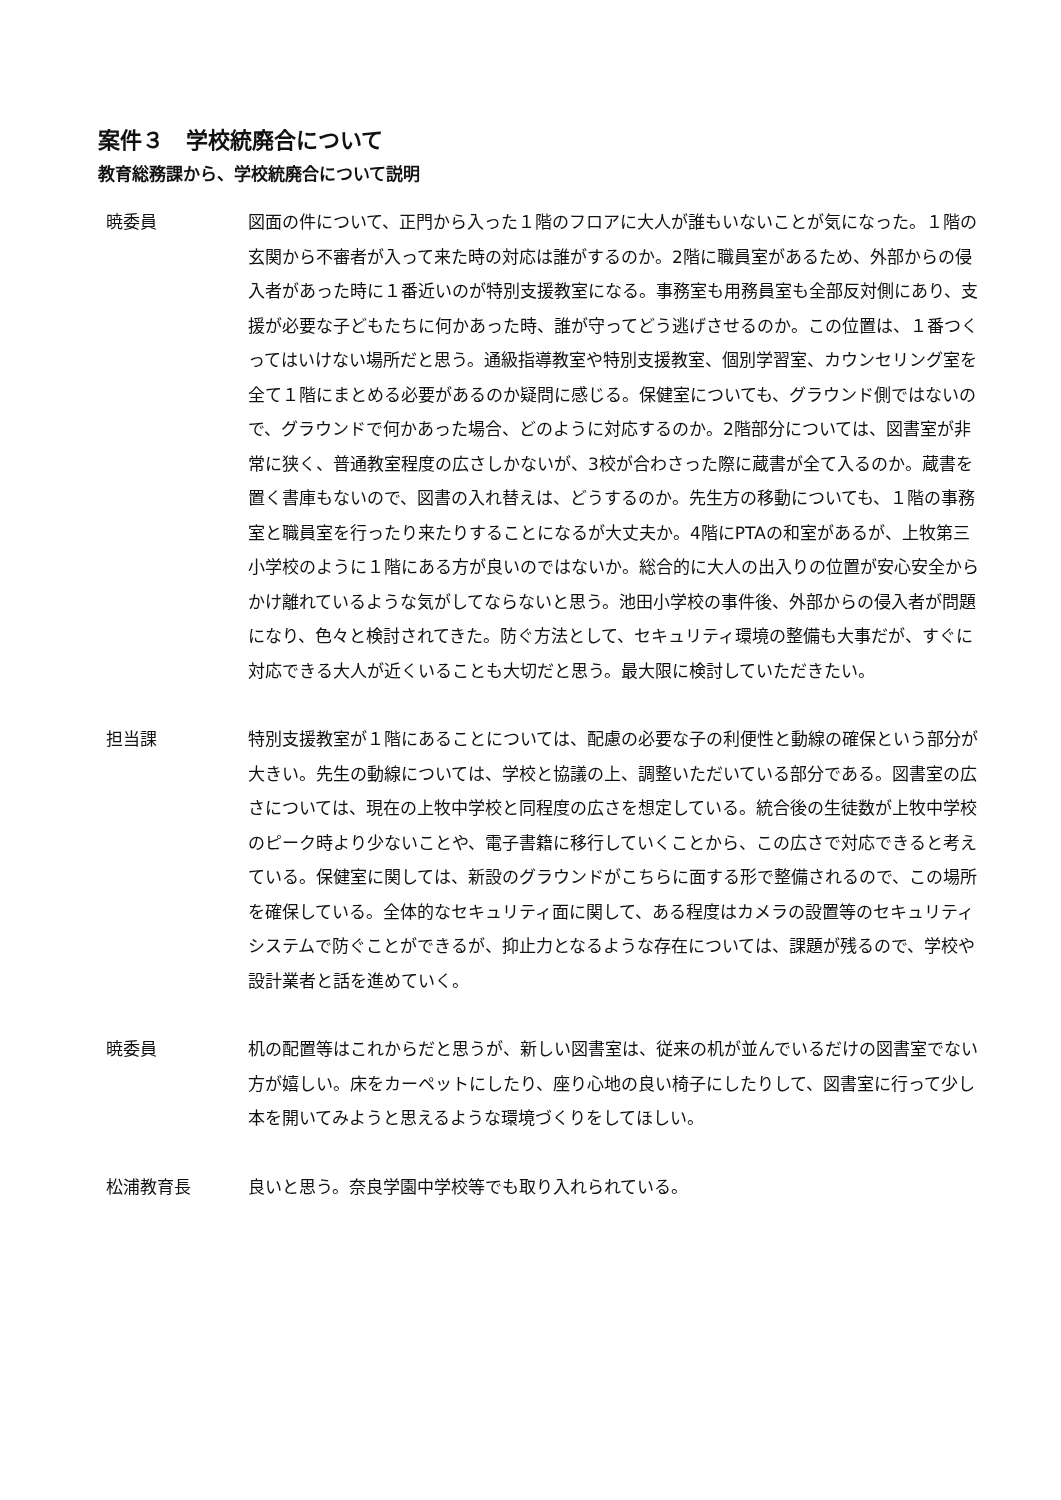案件３　学校統廃合について
教育総務課から、学校統廃合について説明
暁委員 図面の件について、正門から入った１階のフロアに大人が誰もいないことが気になった。１階の玄関から不審者が入って来た時の対応は誰がするのか。2階に職員室があるため、外部からの侵入者があった時に１番近いのが特別支援教室になる。事務室も用務員室も全部反対側にあり、支援が必要な子どもたちに何かあった時、誰が守ってどう逃げさせるのか。この位置は、１番つくってはいけない場所だと思う。通級指導教室や特別支援教室、個別学習室、カウンセリング室を全て１階にまとめる必要があるのか疑問に感じる。保健室についても、グラウンド側ではないので、グラウンドで何かあった場合、どのように対応するのか。2階部分については、図書室が非常に狭く、普通教室程度の広さしかないが、3校が合わさった際に蔵書が全て入るのか。蔵書を置く書庫もないので、図書の入れ替えは、どうするのか。先生方の移動についても、１階の事務室と職員室を行ったり来たりすることになるが大丈夫か。4階にPTAの和室があるが、上牧第三小学校のように１階にある方が良いのではないか。総合的に大人の出入りの位置が安心安全からかけ離れているような気がしてならないと思う。池田小学校の事件後、外部からの侵入者が問題になり、色々と検討されてきた。防ぐ方法として、セキュリティ環境の整備も大事だが、すぐに対応できる大人が近くいることも大切だと思う。最大限に検討していただきたい。
担当課 特別支援教室が１階にあることについては、配慮の必要な子の利便性と動線の確保という部分が大きい。先生の動線については、学校と協議の上、調整いただいている部分である。図書室の広さについては、現在の上牧中学校と同程度の広さを想定している。統合後の生徒数が上牧中学校のピーク時より少ないことや、電子書籍に移行していくことから、この広さで対応できると考えている。保健室に関しては、新設のグラウンドがこちらに面する形で整備されるので、この場所を確保している。全体的なセキュリティ面に関して、ある程度はカメラの設置等のセキュリティシステムで防ぐことができるが、抑止力となるような存在については、課題が残るので、学校や設計業者と話を進めていく。
暁委員 机の配置等はこれからだと思うが、新しい図書室は、従来の机が並んでいるだけの図書室でない方が嬉しい。床をカーペットにしたり、座り心地の良い椅子にしたりして、図書室に行って少し本を開いてみようと思えるような環境づくりをしてほしい。
松浦教育長 良いと思う。奈良学園中学校等でも取り入れられている。